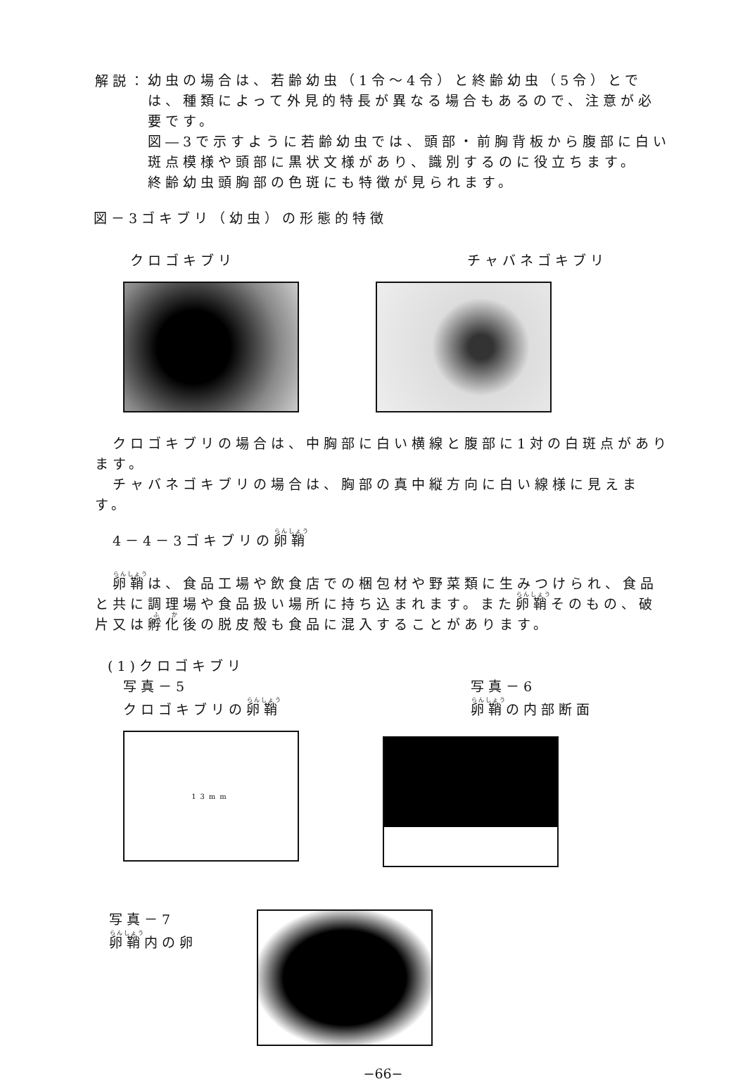解説：
幼虫の場合は、若齢幼虫（1令～4令）と終齢幼虫（5令）とでは、種類によって外見的特長が異なる場合もあるので、注意が必要です。
図―3で示すように若齢幼虫では、頭部・前胸背板から腹部に白い斑点模様や頭部に黒状文様があり、識別するのに役立ちます。
終齢幼虫頭胸部の色斑にも特徴が見られます。
図－3ゴキブリ（幼虫）の形態的特徴
クロゴキブリ チャバネゴキブリ
　クロゴキブリの場合は、中胸部に白い横線と腹部に1対の白斑点があります。
　チャバネゴキブリの場合は、胸部の真中縦方向に白い線様に見えます。
4－4－3ゴキブリの卵鞘
　卵鞘は、食品工場や飲食店での梱包材や野菜類に生みつけられ、食品と共に調理場や食品扱い場所に持ち込まれます。また卵鞘そのもの、破片又は孵化後の脱皮殻も食品に混入することがあります。
(1)クロゴキブリ
写真－5
クロゴキブリの卵鞘
写真－6
卵鞘の内部断面
13mm
写真－7
卵鞘内の卵
−66−